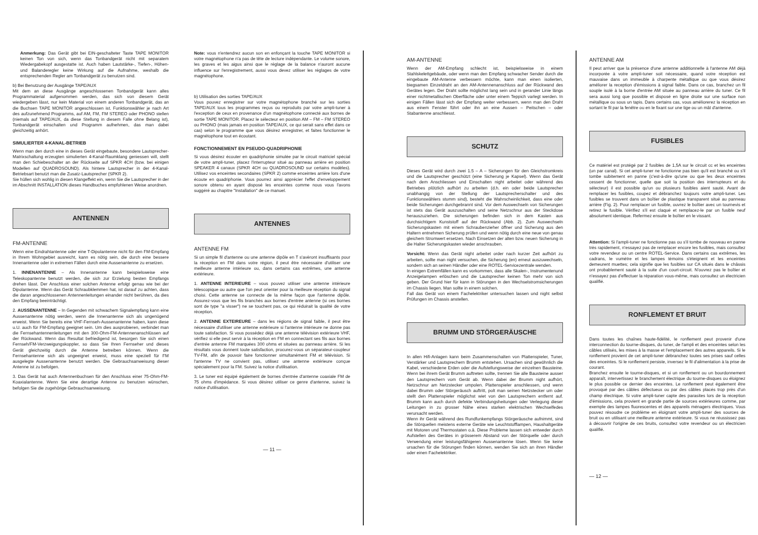Anmerkung: Das Gerät gibt bei EIN-geschalteter Taste TAPE MONITOR keinen Ton von sich, wenn das Tonbandgerät nicht mit separatem Wiedergabekopf ausgestatte ist. Auch haben Lautstärke-, Tiefen-, Höhen- und Balanderegler keine Wirkung auf die Aufnahme, weshalb die entsprechenden Regler am Tonbandgerät zu benutzen sind.
b) Bei Benutzung der Ausgänge TAPE/AUX
Mit dem an diese Ausgänge angeschlossenen Tonbandgerät kann alles Programmaterial aufgenommen werden, das sich von diesem Gerät wiedergeben lässt, nur kein Material von einem anderen Tonbandgerät, das an die Buchsen TAPE MONITOR angeschlossen ist. Funktionswähler je nach Art des aufzunehmend Programms, auf AM, FM, FM STEREO oder PHONO stellen (niemals auf TAPE/AUX, da diese Stellung in diesem Falle ohne Belang ist), Tonbandgerät einschalten und Programm aufnehmen, das man dabei gleichzeitig anhört.
SIMULIERTER 4-KANAL-BETRIEB
Wenn man den durch eine in dieses Gerät eingebaute, besondere Lautsprecher-Matrixschaltung erzeugten simulierten 4-Kanal-Raumklang geniessen will, stellt man den Schiebeschalter an der Rückseite auf SPKR 4CH (bzw. bei einigen Modellen auf QUADROSOUND). Als hintere Lautsprecher in der 4-Kanal-Betriebsart benutzt man die Zusatz-Lautsprecher (SPKR 2).
Sie hüllen sich wohlig in diesen Klangeffekt ein, wenn Sie die Lautsprecher in der im Abschnitt INSTALLATION dieses Handbuches empfohlenen Weise anordnen.
ANTENNEN
FM-ANTENNE
Wenn eine Eindrahtantenne oder eine T-Dipolantenne nicht für den FM-Empfang in Ihrem Wohngebiet ausreicht, kann es nötig sein, die durch eine bessere Innenantenne oder in extremen Fällen durch eine Aussenantenne zu ersetzen.
1. INNENANTENNE – Als Innenantenne kann beispielsweise eine Teleskopantenne benutzt werden, die sich zur Erzielung besten Empfangs drehen lässt. Der Anschluss einer solchen Antenne erfolgt genau wie bei der Dipolantenne. Wenn das Gerät Schraubklemmen hat, ist darauf zu achten, dass die daran angeschlossenen Antennenleitungen einander nicht berühren, da dies den Empfang beeinträchtigt.
2. AUSSENANTENNE – In Gegenden mit schwachem Signalempfang kann eine Aussenantenne nötig werden, wenn die Innenantenne sich als ungenügend erweist. Wenn Sie bereits eine VHF-Fernseh-Aussenantenne haben, kann diese u.U. auch für FM-Empfang geeignet sein. Um dies ausprobieren, verbindet man die Fernsehantennenleitungen mit den 300-Ohm-FM-Antennenanschlüssen auf der Rückwand. Wenn das Resultat befriedigend ist, besorgen Sie sich einen Fernseh/FM-Verzweigungskoppler, so dass Sie Ihren Fernseher und dieses Gerät gleichzeitig durch die Antenne betreiben können. Wenn die Fernsehantenne sich als ungeeignet erweist, muss eine speziell für FM ausgelegte Aussenantenne benutzt werden. Die Gebrauchsanweisung dieser Antenne ist zu befolgen.
3. Das Gerät hat auch Antennenbuchsen für den Anschluss einer 75-Ohm-FM-Koaxialantenne. Wenn Sie eine derartige Antenne zu benutzen wünschen, befolgen Sie die zugehörige Gebrauchsanweisung.
Note: vous n'entendrez aucun son en enfonçant la touche TAPE MONITOR si votre magnétophone n'a pas de tête de lecture indépendante. Le volume sonore, les graves et les aigus ainsi que le réglage de la balance n'auront aucune influence sur l'enregistrement, aussi vous devez utiliser les réglages de votre magnétophone.
b) Utilisation des sorties TAPE/AUX
Vous pouvez enregistrer sur votre magnétophone branché sur les sorties TAPE/AUX tous les programmes reçus ou reproduits par votre ampli-tuner à l'exception de ceux en provenance d'un magnétophone connecté aux bornes de sortie TAPE MONITOR. Placez le sélecteur en position AM – FM – FM STEREO ou PHONO (mais jamais en position TAPE/AUX, ce qui serait sans effet dans ce cas) selon le programme que vous désirez enregistrer, et faites fonctionner le magnétophone tout en écoutant.
FONCTIONNEMENT EN PSEUDO-QUADRIPHONIE
Si vous désirez écouter en quadriphonie simulée par le circuit matriciel spécial de votre ampli-tuner, placez l'interrupteur situé au panneau arrière en position SPEAKER 4 canaux (SPKR 4CH ou QUADROSOUND sur certains modèles). Utilisez vos enceintes secondaires (SPKR 2) comme enceintes arrière lors d'une écoute en quadriphonie. Vous pourrez ainsi apprécier l'effet d'enveloppement sonore obtenu en ayant disposé les enceintes comme nous vous l'avons suggéré au chapitre "Installation" de ce manuel.
ANTENNES
ANTENNE FM
Si un simple fil d'antenne ou une antenne dipôle en T s'avèront insuffisants pour la réception en FM dans votre région, il peut être nécessaire d'utiliser une meilleure antenne intérieure ou, dans certains cas extrêmes, une antenne extérieure.
1. ANTENNE INTERIEURE – vous pouvez utiliser une antenne intérieure télescopique ou autre que l'on peut orienter pour la meilleure réception du signal choisi. Cette antenne se connecte de la même façon que l'antenne dipôle. Assurez-vous que les fils branchés aux bornes d'entrée antenne (si ces bornes sont de type "a visser") ne se touchent pas, ce qui réduirait la qualité de votre réception.
2. ANTENNE EXTEIREURE – dans les régions de signal faible, il peut être nécessaire d'utiliser une antenne extérieure si l'antenne intérieure ne donne pas toute satisfaction. Si vous possédez déjà une antenne télévision extérieure VHF, vérifiez si elle peut servir à la réception en FM en connectant ses fils aux bornes d'entrée antenne FM marquées 300 ohms et situées au panneau arrière. Si les résultats vous donnent toute satisfaction, procurez-vous un séparateur-coupleur TV-FM, afin de pouvoir faire fonctionner simultanément FM et télévision. Si l'antenne TV ne convient pas, utilisez une antenne extérieure conçue spécialement pour la FM. Suivez la notice d'utilisation.
3. Le tuner est équipé également de bornes d'entrée d'antenne coaxiale FM de 75 ohms d'impédance. Si vous désirez utiliser ce genre d'antenne, suivez la notice d'utilisation.
— 11 —
AM-ANTENNE
Wenn der AM-Empfang schlecht ist, beispielsweise in einem Stahlskelettgebäude, oder wenn man den Empfang schwacher Sender durch die eingebaute AM-Antenne verbessern möchte, kann man einen isolierten, biegsamen Einzeldraht an den AM-Antennenanschluss auf der Rückwand des Gerätes legen. Der Draht sollte möglichst lang sein und in gerander Linie längs einer nichtmetallischen Oberfläche oder unter einem Teppich varlegt werden. In einigen Fällen lässt sich der Empfang weiter verbessern, wenn man den Draht aus einem Fenster führt oder ihn an eine Aussen – Peitschen – oder Stabantenne anschliesst.
SCHUTZ
Dieses Gerät wird durch zwei 1.5 – A – Sicherungen für den Gleichstromkreis und die Lautsprecher geschützt (eine Sicherung je Kapsel). Wenn das Gerät nach dem Anschliessen und Einschalten night arbeitet oder während des Betriebes plötzlich aufhört zu arbeiten (d.h. ein oder beide Lautsprecher unabhangig von der Stellung der Lautsprecherschalter und des Funktionswählers stumm sind), besteht die Wahrscheinlichkeit, dass eine oder beide Sicherungen durchgebrannt sind. Vor dem Auswechseln von Sicherungen ist stets das Gerät auszuschalten und seine Netzschnur aus der Steckdose herauszuziehen. Die sicherungen befinden sich in dem Kasten aus durchsichtigem Kunststoff auf der Rückwand (Abb. 2). Zum Auswechseln Sicherungskasten mit einem Schraubenzieher öffner und Sicherung aus den Haltern entnehmen Sicherung prüfen und wenn nötig durch eine neue von genau gleichem Stromwert ersetzen. Nach Einsetzen der alten bzw. neuen Sicherung in die Halter Sicherungskasten wieder anschrauben.
Vorsicht: Wenn das Gerät night arbeitet order nach kurzer Zeit aufhört zu arbeiten, sollte man night versuchen, die Sicherung (en) erneut auszuwechseln, sondern sich an seinen Händler oder eine ROTEL-Servicezentrale wenden.
In einigen Extremfällen kann es vorkommen, dass alle Skalen-, Instrumentenund Anzeigelampen erlöschen und die Lautsprecher keinen Ton mehr von sich geben. Der Grund hier für kann in Störungen in den Wechselstromsicherungen im Chassis liegen. Man sollte in einem solchen.
Fall das Gerät von einem Fachelektriker untersuchen lassen und night selbst Prüfungen im Chassis anstellen.
BRUMM UND STÖRGERÄUSCHE
In allen Hifi-Anlagen kann beim Zusammenschalten von Plattenspieler, Tuner, Verstärker und Lautsprechern Brumm entstehen. Ursachen sind gewöhnlich die Kabel, verschiedene Erden oder die Aufstellungsweise der einzelnen Bausteine. Wenn bei ihrem Gerät Brumm auftreten sollte, trennen Sie alle Bausteine ausser den Lautsprechern vom Gerät ab. Wenn dabei der Brumm night aufhört, Netzschnur am Netzstecker umpolen. Plattenspieler anschliessen, und wenn dabei Brumm oder Störgeräusch auftritt, polt man seinen Netzstecker um oder stellt den Plattenspieler möglichst wiet von den Lautsprechern entfernt auf. Brumm kann auch durch defekte Verbindungsheitungen oder Verlegung dieser Leitungen in zu grosser Nähe eines starken elektrischen Wechselfedes verursacht werden.
Wenn ihr Gerät während des Rundfunkempfangs Störgeräusche aufnimmt, sind die Störquellen meistens externe Geräte wie Leuchtstofflampen, Haushaltgeräte mit Motoren und Thermostaten o.ä. Diese Probleme lassen sich entweder durch Aufstellen des Gerätes in grösserem Abstand von der Störquelle oder durch Verwendung einer leistungsfähigeren Aussenantenne lösen. Wenn Sie keine ursachen für die Störungen finden können, wenden Sie sich an ihren Händler oder einen Fachelektriker.
ANTENNE AM
Il peut arriver que la présence d'une antenne additionnelle à l'antenne AM déjà incorporée à votre ampli-tuner soit nécessaire, quand votre réception est mauvaise dans un immeuble à charpente métallique ou que vous désirez améliorer la reception d'émissions à signal faible. Dans ce cas, branchez un fil souple isolé à la borne d'entrée AM située au panneau arrière du tuner. Ce fil sera aussi long que possible et disposé en ligne droite sur une surface non métallique ou sous un tapis. Dans certains cas, vous améliorerez la réception en sortant le fil par la fenêtre ou en le fixant sur une tige ou un mât d'antenne.
FUSIBLES
Ce matériel est protégé par 2 fusibles de 1,5A sur le circuit cc et les enceintes (un par canal). Si cet ampli-tuner ne fonctionne pas bien qu'il est branché ou s'il tombe subitement en panne (c'est-à-dire qu'une ou que les deux enceintes cessent de fonctionner, quelle que soit la position des interrupteurs et du sélecteur) il est possible qu'un ou plusieurs fusibles aient sauté. Avant de remplacer les fusibles, coupez et débranchez toujours votre ampli-tuner. Les fusibles se trouvent dans un boîtier de plastique transparent situé au panneau arrière (Fig. 2). Pour remplacer un fusible, ouvrez le boîtier avec un tournevis et retirez le fusible. Vérifiez s'il est claqué et remplacez-le par un fusible neuf absolument identique. Refermez ensuite le boîtier en le vissant.
Attention: Si l'ampli-tuner ne fonctionne pas ou s'il tombe de nouveau en panne très rapidement, n'essayez pas de remplacer encore les fusibles, mais consultez votre revendeur ou un centre ROTEL-Service. Dans certains cas extrêmes, les cadrans, le vumètre et les lampes témoins s'éteignent et les enceintes demeurent muettes; cela signifie que les fusibles sur CA situés dans le châssis ont probablement sauté à la suite d'un court-circuit. N'ouvrez pas le boîtier et n'essayez pas d'effectuer la réparation vous-même, mais consultez un électricien qualifié.
RONFLEMENT ET BRUIT
Dans toutes les chaînes haute-fidélité, le ronflement peut provenir d'une interconnection du tourne-disques, du tuner, de l'ampli et des enceintes selon les câbles utilisés, les mises à la masse et l'emplacement des autres appareils. Si le ronflement provient de cet ampli-tuner débranchez toutes ses prises sauf celles des enceintes. Si le ronflement persiste, inversez le fil d'alimentation à la prise de courant.
Branchez ensuite le tourne-disques, et si un ronflement ou un bourdonnement apparaît, intervertissez le branchement électrique du tourne-disques ou éloignez le plus possible ce dernier des enceintes. Le ronflement peut également être provoqué par des câbles défectueux ou par des câbles placés trop près d'un champ électrique. Si votre ampli-tuner capte des parasites lors de la réception d'émissions, cela provient en grande partie de sources extérieures comme, par exemple des lampes fluorescentes et des appareils ménagers électriques. Vous pouvez résoudre ce problème en éloignant votre ampli-tuner des sources de bruit ou en utilisant une meilleure antenne extérieure. Si vous ne réussissez pas à découvrir l'origine de ces bruits, consultez votre revendeur ou un électricien qualifié.
— 12 —